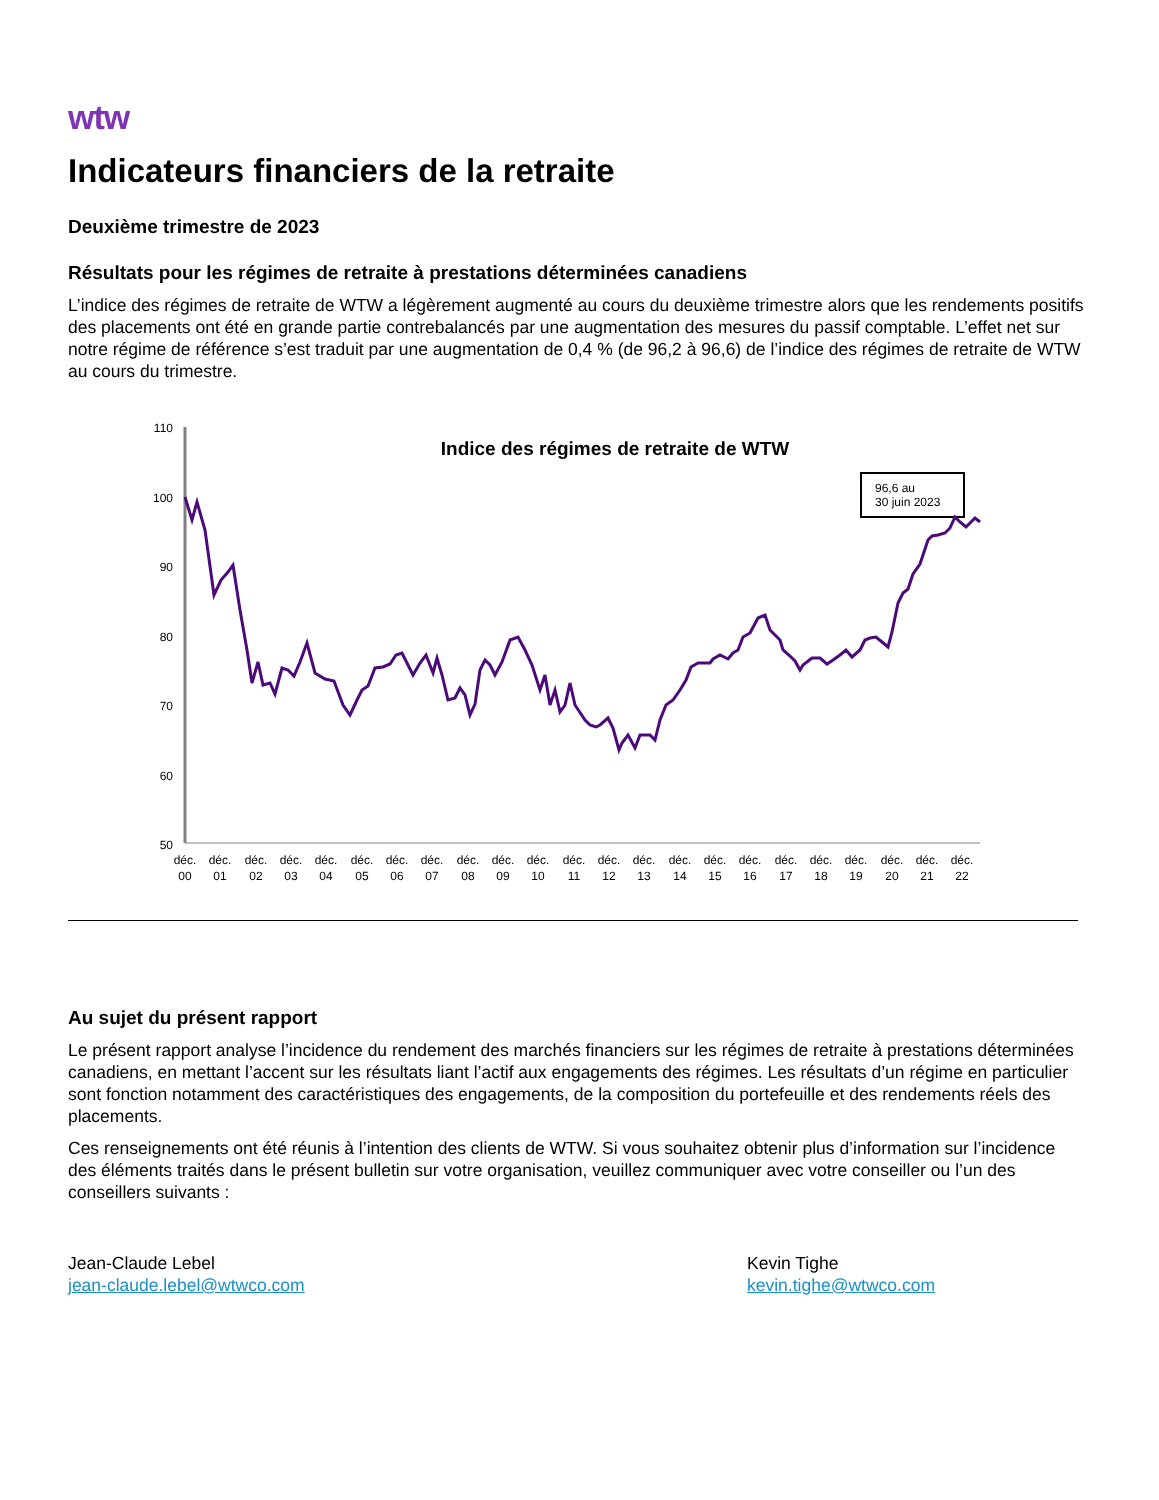wtw
Indicateurs financiers de la retraite
Deuxième trimestre de 2023
Résultats pour les régimes de retraite à prestations déterminées canadiens
L’indice des régimes de retraite de WTW a légèrement augmenté au cours du deuxième trimestre alors que les rendements positifs des placements ont été en grande partie contrebalancés par une augmentation des mesures du passif comptable. L’effet net sur notre régime de référence s’est traduit par une augmentation de 0,4 % (de 96,2 à 96,6) de l’indice des régimes de retraite de WTW au cours du trimestre.
110
100
90
80
70
60
50
Indice des régimes de retraite de WTW
96,6 au
30 juin 2023
déc.
00
déc.
01
déc.
02
déc.
03
déc.
04
déc.
05
déc.
06
déc.
07
déc.
08
déc.
09
déc.
10
déc.
11
déc.
12
déc.
13
déc.
14
déc.
15
déc.
16
déc.
17
déc.
18
déc.
19
déc.
20
déc.
21
déc.
22
Au sujet du présent rapport
Le présent rapport analyse l’incidence du rendement des marchés financiers sur les régimes de retraite à prestations déterminées canadiens, en mettant l’accent sur les résultats liant l’actif aux engagements des régimes. Les résultats d’un régime en particulier sont fonction notamment des caractéristiques des engagements, de la composition du portefeuille et des rendements réels des placements.
Ces renseignements ont été réunis à l’intention des clients de WTW. Si vous souhaitez obtenir plus d’information sur l’incidence des éléments traités dans le présent bulletin sur votre organisation, veuillez communiquer avec votre conseiller ou l’un des conseillers suivants :
Jean-Claude Lebel
jean-claude.lebel@wtwco.com
Kevin Tighe
kevin.tighe@wtwco.com